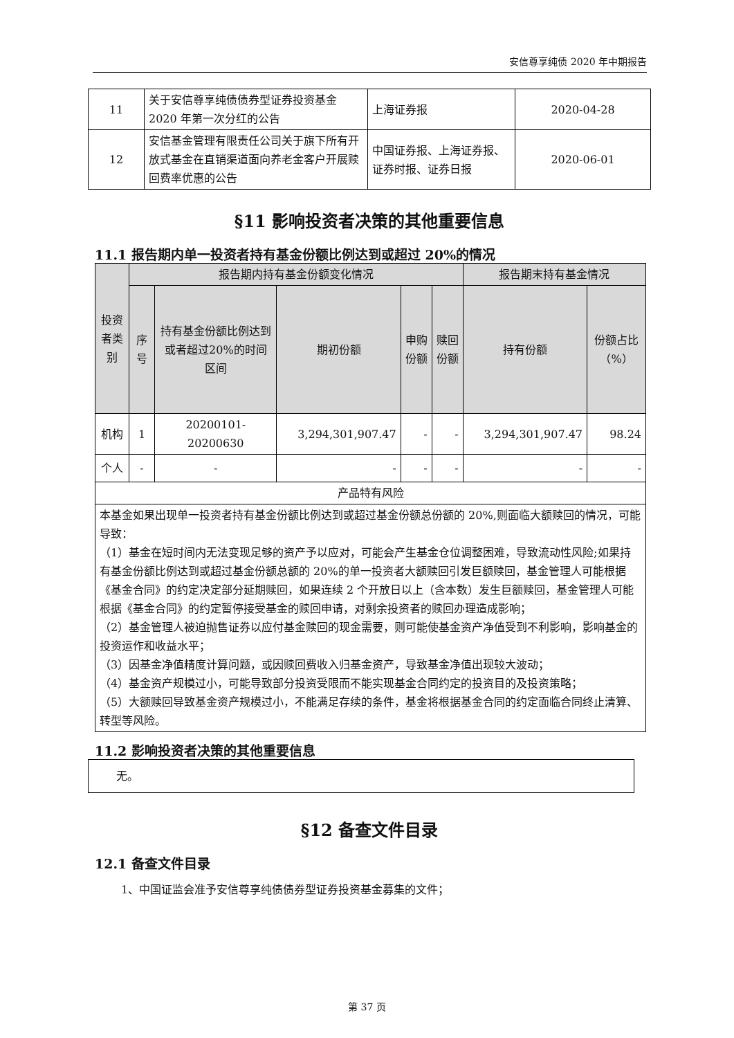安信尊享纯债 2020 年中期报告
| 11 | 关于安信尊享纯债债券型证券投资基金 2020 年第一次分红的公告 | 上海证券报 | 2020-04-28 |
| 12 | 安信基金管理有限责任公司关于旗下所有开放式基金在直销渠道面向养老金客户开展赎回费率优惠的公告 | 中国证券报、上海证券报、证券时报、证券日报 | 2020-06-01 |
§11 影响投资者决策的其他重要信息
11.1 报告期内单一投资者持有基金份额比例达到或超过 20%的情况
| 投资者类别 | 报告期内持有基金份额变化情况 | | | | | 报告期末持有基金情况 | |
| --- | --- | --- | --- | --- | --- | --- | --- |
| | 序号 | 持有基金份额比例达到或者超过20%的时间区间 | 期初份额 | 申购份额 | 赎回份额 | 持有份额 | 份额占比（%） |
| 机构 | 1 | 20200101-20200630 | 3,294,301,907.47 | - | - | 3,294,301,907.47 | 98.24 |
| 个人 | - | - | - | - | - | - | - |
| 产品特有风险 | | | | | | | |
| 本基金如果出现单一投资者持有基金份额比例达到或超过基金份额总份额的 20%,则面临大额赎回的情况，可能导致： （1）基金在短时间内无法变现足够的资产予以应对，可能会产生基金仓位调整困难，导致流动性风险;如果持有基金份额比例达到或超过基金份额总额的 20%的单一投资者大额赎回引发巨额赎回，基金管理人可能根据《基金合同》的约定决定部分延期赎回，如果连续 2 个开放日以上（含本数）发生巨额赎回，基金管理人可能根据《基金合同》的约定暂停接受基金的赎回申请，对剩余投资者的赎回办理造成影响； （2）基金管理人被迫抛售证券以应付基金赎回的现金需要，则可能使基金资产净值受到不利影响，影响基金的投资运作和收益水平； （3）因基金净值精度计算问题，或因赎回费收入归基金资产，导致基金净值出现较大波动； （4）基金资产规模过小，可能导致部分投资受限而不能实现基金合同约定的投资目的及投资策略； （5）大额赎回导致基金资产规模过小，不能满足存续的条件，基金将根据基金合同的约定面临合同终止清算、转型等风险。 | | | | | | | |
11.2 影响投资者决策的其他重要信息
| 无。 |
§12 备查文件目录
12.1 备查文件目录
1、中国证监会准予安信尊享纯债债券型证券投资基金募集的文件；
第 37 页